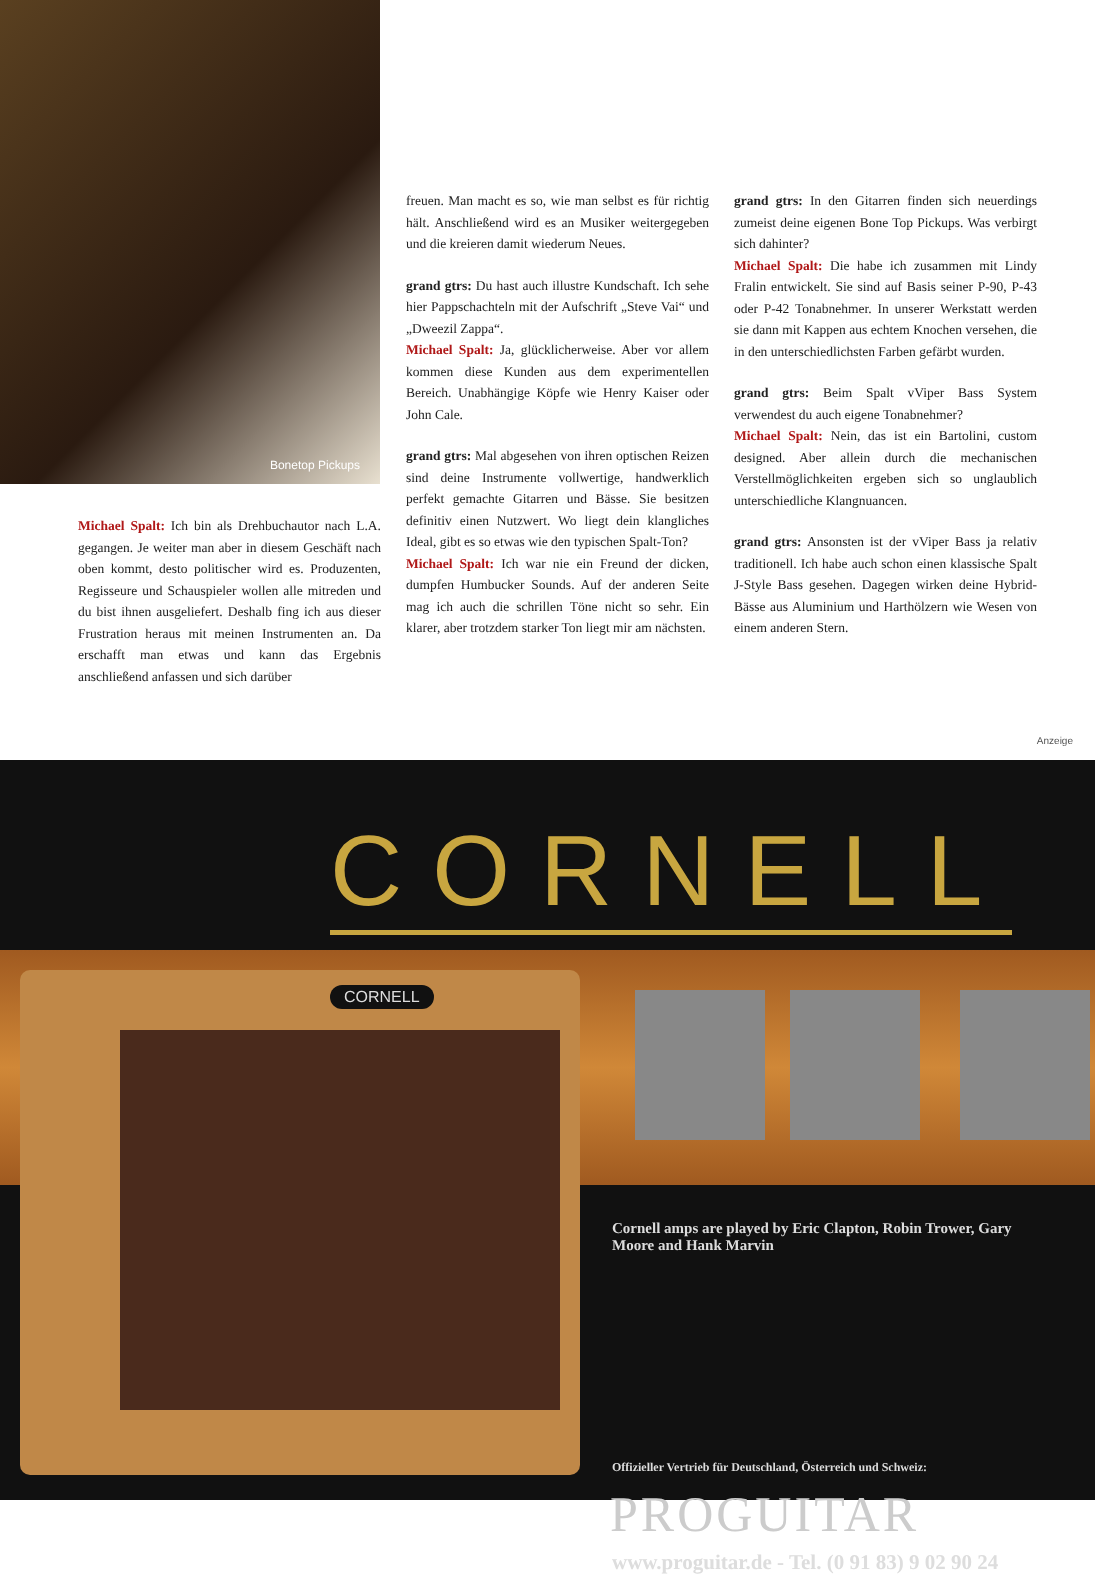Bonetop Pickups
Michael Spalt: Ich bin als Drehbuchautor nach L.A. gegangen. Je weiter man aber in diesem Geschäft nach oben kommt, desto politischer wird es. Produzenten, Regisseure und Schauspieler wollen alle mitreden und du bist ihnen ausgeliefert. Deshalb fing ich aus dieser Frustration heraus mit meinen Instrumenten an. Da erschafft man etwas und kann das Ergebnis anschließend anfassen und sich darüber
freuen. Man macht es so, wie man selbst es für richtig hält. Anschließend wird es an Musiker weitergegeben und die kreieren damit wiederum Neues.
grand gtrs: Du hast auch illustre Kundschaft. Ich sehe hier Pappschachteln mit der Aufschrift „Steve Vai“ und „Dweezil Zappa“.
Michael Spalt: Ja, glücklicherweise. Aber vor allem kommen diese Kunden aus dem experimentellen Bereich. Unabhängige Köpfe wie Henry Kaiser oder John Cale.
grand gtrs: Mal abgesehen von ihren optischen Reizen sind deine Instrumente vollwertige, handwerklich perfekt gemachte Gitarren und Bässe. Sie besitzen definitiv einen Nutzwert. Wo liegt dein klangliches Ideal, gibt es so etwas wie den typischen Spalt-Ton?
Michael Spalt: Ich war nie ein Freund der dicken, dumpfen Humbucker Sounds. Auf der anderen Seite mag ich auch die schrillen Töne nicht so sehr. Ein klarer, aber trotzdem starker Ton liegt mir am nächsten.
grand gtrs: In den Gitarren finden sich neuerdings zumeist deine eigenen Bone Top Pickups. Was verbirgt sich dahinter?
Michael Spalt: Die habe ich zusammen mit Lindy Fralin entwickelt. Sie sind auf Basis seiner P-90, P-43 oder P-42 Tonabnehmer. In unserer Werkstatt werden sie dann mit Kappen aus echtem Knochen versehen, die in den unterschiedlichsten Farben gefärbt wurden.
grand gtrs: Beim Spalt vViper Bass System verwendest du auch eigene Tonabnehmer?
Michael Spalt: Nein, das ist ein Bartolini, custom designed. Aber allein durch die mechanischen Verstellmöglichkeiten ergeben sich so unglaublich unterschiedliche Klangnuancen.
grand gtrs: Ansonsten ist der vViper Bass ja relativ traditionell. Ich habe auch schon einen klassische Spalt J-Style Bass gesehen. Dagegen wirken deine Hybrid-Bässe aus Aluminium und Harthölzern wie Wesen von einem anderen Stern.
Anzeige
CORNELL
CORNELL
Cornell amps are played by Eric Clapton, Robin Trower, Gary Moore and Hank Marvin
Offizieller Vertrieb für Deutschland, Österreich und Schweiz:
PROGUITAR
www.proguitar.de - Tel. (0 91 83) 9 02 90 24